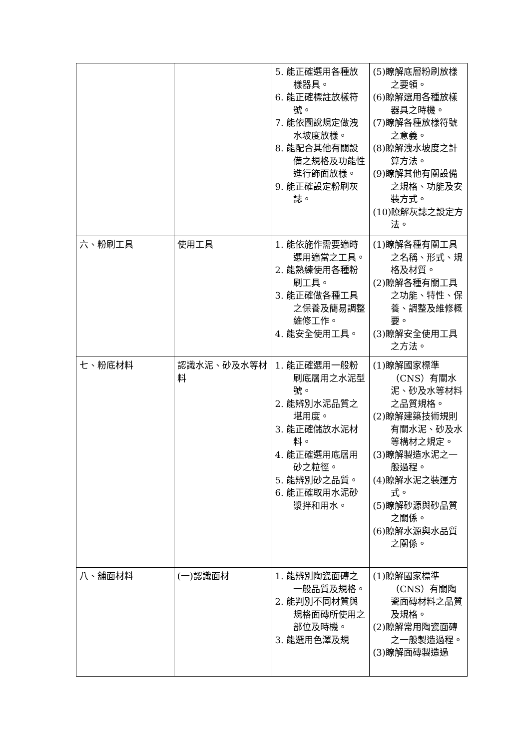| | | 5. 能正確選用各種放樣器具。 6. 能正確標註放樣符號。 7. 能依圖說規定做洩水坡度放樣。 8. 能配合其他有關設備之規格及功能性進行飾面放樣。 9. 能正確設定粉刷灰誌。 | (5)瞭解底層粉刷放樣之要領。 (6)瞭解選用各種放樣器具之時機。 (7)瞭解各種放樣符號之意義。 (8)瞭解洩水坡度之計算方法。 (9)瞭解其他有關設備之規格、功能及安裝方式。 (10)瞭解灰誌之設定方法。 |
| 六、粉刷工具 | 使用工具 | 1. 能依施作需要適時選用適當之工具。 2. 能熟練使用各種粉刷工具。 3. 能正確做各種工具之保養及簡易調整維修工作。 4. 能安全使用工具。 | (1)瞭解各種有關工具之名稱、形式、規格及材質。 (2)瞭解各種有關工具之功能、特性、保養、調整及維修概要。 (3)瞭解安全使用工具之方法。 |
| 七、粉底材料 | 認識水泥、砂及水等材料 | 1. 能正確選用一般粉刷底層用之水泥型號。 2. 能辨別水泥品質之堪用度。 3. 能正確儲放水泥材料。 4. 能正確選用底層用砂之粒徑。 5. 能辨別砂之品質。 6. 能正確取用水泥砂漿拌和用水。 | (1)瞭解國家標準（CNS）有關水泥、砂及水等材料之品質規格。 (2)瞭解建築技術規則有關水泥、砂及水等構材之規定。 (3)瞭解製造水泥之一般過程。 (4)瞭解水泥之裝運方式。 (5)瞭解砂源與砂品質之關係。 (6)瞭解水源與水品質之關係。 |
| 八、舖面材料 | (一)認識面材 | 1. 能辨別陶瓷面磚之一般品質及規格。 2. 能判別不同材質與規格面磚所使用之部位及時機。 3. 能選用色澤及規 | (1)瞭解國家標準（CNS）有關陶瓷面磚材料之品質及規格。 (2)瞭解常用陶瓷面磚之一般製造過程。 (3)瞭解面磚製造過 |